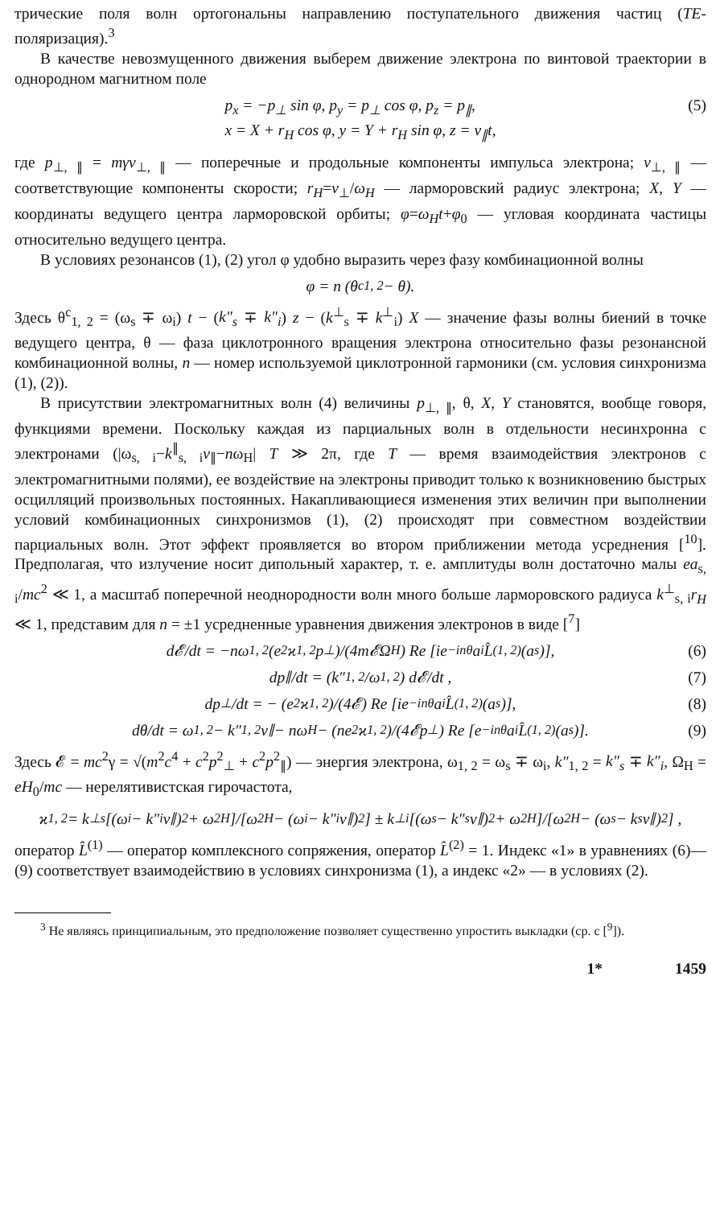трические поля волн ортогональны направлению поступательного движения частиц (TE-поляризация).<sup>3</sup>
В качестве невозмущенного движения выберем движение электрона по винтовой траектории в однородном магнитном поле
p<sub>x</sub> = −p<sub>⊥</sub> sin φ, p<sub>y</sub> = p<sub>⊥</sub> cos φ, p<sub>z</sub> = p<sub>∥</sub>,
x = X + r<sub>H</sub> cos φ, y = Y + r<sub>H</sub> sin φ, z = v<sub>∥</sub>t,
(5)
где p<sub>⊥, ∥</sub> = mγv<sub>⊥, ∥</sub> — поперечные и продольные компоненты импульса электрона; v<sub>⊥, ∥</sub> — соответствующие компоненты скорости; r<sub>H</sub>=v<sub>⊥</sub>/ω<sub>H</sub> — ларморовский радиус электрона; X, Y — координаты ведущего центра ларморовской орбиты; φ=ω<sub>H</sub>t+φ<sub>0</sub> — угловая координата частицы относительно ведущего центра.
В условиях резонансов (1), (2) угол φ удобно выразить через фазу комбинационной волны
φ = n (θ<sup>c</sup><sub>1, 2</sub> − θ).
Здесь θ<sup>c</sup><sub>1, 2</sub> = (ω<sub>s</sub> ∓ ω<sub>i</sub>) t − (k″<sub>s</sub> ∓ k″<sub>i</sub>) z − (k<sup>⊥</sup><sub>s</sub> ∓ k<sup>⊥</sup><sub>i</sub>) X — значение фазы волны биений в точке ведущего центра, θ — фаза циклотронного вращения электрона относительно фазы резонансной комбинационной волны, n — номер используемой циклотронной гармоники (см. условия синхронизма (1), (2)).
В присутствии электромагнитных волн (4) величины p<sub>⊥, ∥</sub>, θ, X, Y становятся, вообще говоря, функциями времени. Поскольку каждая из парциальных волн в отдельности несинхронна с электронами (|ω<sub>s, i</sub>−k<sup>∥</sup><sub>s, i</sub>v<sub>∥</sub>−nω<sub>H</sub>| T ≫ 2π, где T — время взаимодействия электронов с электромагнитными полями), ее воздействие на электроны приводит только к возникновению быстрых осцилляций произвольных постоянных. Накапливающиеся изменения этих величин при выполнении условий комбинационных синхронизмов (1), (2) происходят при совместном воздействии парциальных волн. Этот эффект проявляется во втором приближении метода усреднения [<sup>10</sup>]. Предполагая, что излучение носит дипольный характер, т. е. амплитуды волн достаточно малы ea<sub>s, i</sub>/mc<sup>2</sup> ≪ 1, а масштаб поперечной неоднородности волн много больше ларморовского радиуса k<sup>⊥</sup><sub>s, i</sub>r<sub>H</sub> ≪ 1, представим для n = ±1 усредненные уравнения движения электронов в виде [<sup>7</sup>]
d𝓔/dt = −nω<sub>1, 2</sub> (e<sup>2</sup>ϰ<sub>1, 2</sub>p<sub>⊥</sub>)/(4m𝓔Ω<sub>H</sub>) Re [ie<sup>−inθ</sup>a<sub>i</sub>L̂<sup>(1, 2)</sup> (a<sub>s</sub>)], (6)
dp<sub>∥</sub>/dt = (k″<sub>1, 2</sub>/ω<sub>1, 2</sub>) d𝓔/dt , (7)
dp<sub>⊥</sub>/dt = − (e<sup>2</sup>ϰ<sub>1, 2</sub>)/(4𝓔) Re [ie<sup>−inθ</sup>a<sub>i</sub>L̂<sup>(1, 2)</sup> (a<sub>s</sub>)], (8)
dθ/dt = ω<sub>1, 2</sub> − k″<sub>1, 2</sub>v<sub>∥</sub> − nω<sub>H</sub> − (ne<sup>2</sup>ϰ<sub>1, 2</sub>)/(4𝓔p<sub>⊥</sub>) Re [e<sup>−inθ</sup>a<sub>i</sub>L̂<sup>(1, 2)</sup> (a<sub>s</sub>)]. (9)
Здесь 𝓔 = mc<sup>2</sup>γ = √(m<sup>2</sup>c<sup>4</sup> + c<sup>2</sup>p<sup>2</sup><sub>⊥</sub> + c<sup>2</sup>p<sup>2</sup><sub>∥</sub>) — энергия электрона, ω<sub>1, 2</sub> = ω<sub>s</sub> ∓ ω<sub>i</sub>, k″<sub>1, 2</sub> = k″<sub>s</sub> ∓ k″<sub>i</sub>, Ω<sub>H</sub> = eH<sub>0</sub>/mc — нерелятивистская гирочастота,
ϰ<sub>1, 2</sub> = k<sup>⊥</sup><sub>s</sub> [(ω<sub>i</sub> − k″<sub>i</sub>v<sub>∥</sub>)<sup>2</sup> + ω<sup>2</sup><sub>H</sub>]/[ω<sup>2</sup><sub>H</sub> − (ω<sub>i</sub> − k″<sub>i</sub>v<sub>∥</sub>)<sup>2</sup>] ± k<sup>⊥</sup><sub>i</sub> [(ω<sub>s</sub> − k″<sub>s</sub>v<sub>∥</sub>)<sup>2</sup> + ω<sup>2</sup><sub>H</sub>]/[ω<sup>2</sup><sub>H</sub> − (ω<sub>s</sub> − k<sub>s</sub>v<sub>∥</sub>)<sup>2</sup>] ,
оператор L̂<sup>(1)</sup> — оператор комплексного сопряжения, оператор L̂<sup>(2)</sup> = 1. Индекс «1» в уравнениях (6)—(9) соответствует взаимодействию в условиях синхронизма (1), а индекс «2» — в условиях (2).
<sup>3</sup> Не являясь принципиальным, это предположение позволяет существенно упростить выкладки (ср. с [<sup>9</sup>]).
1* 1459